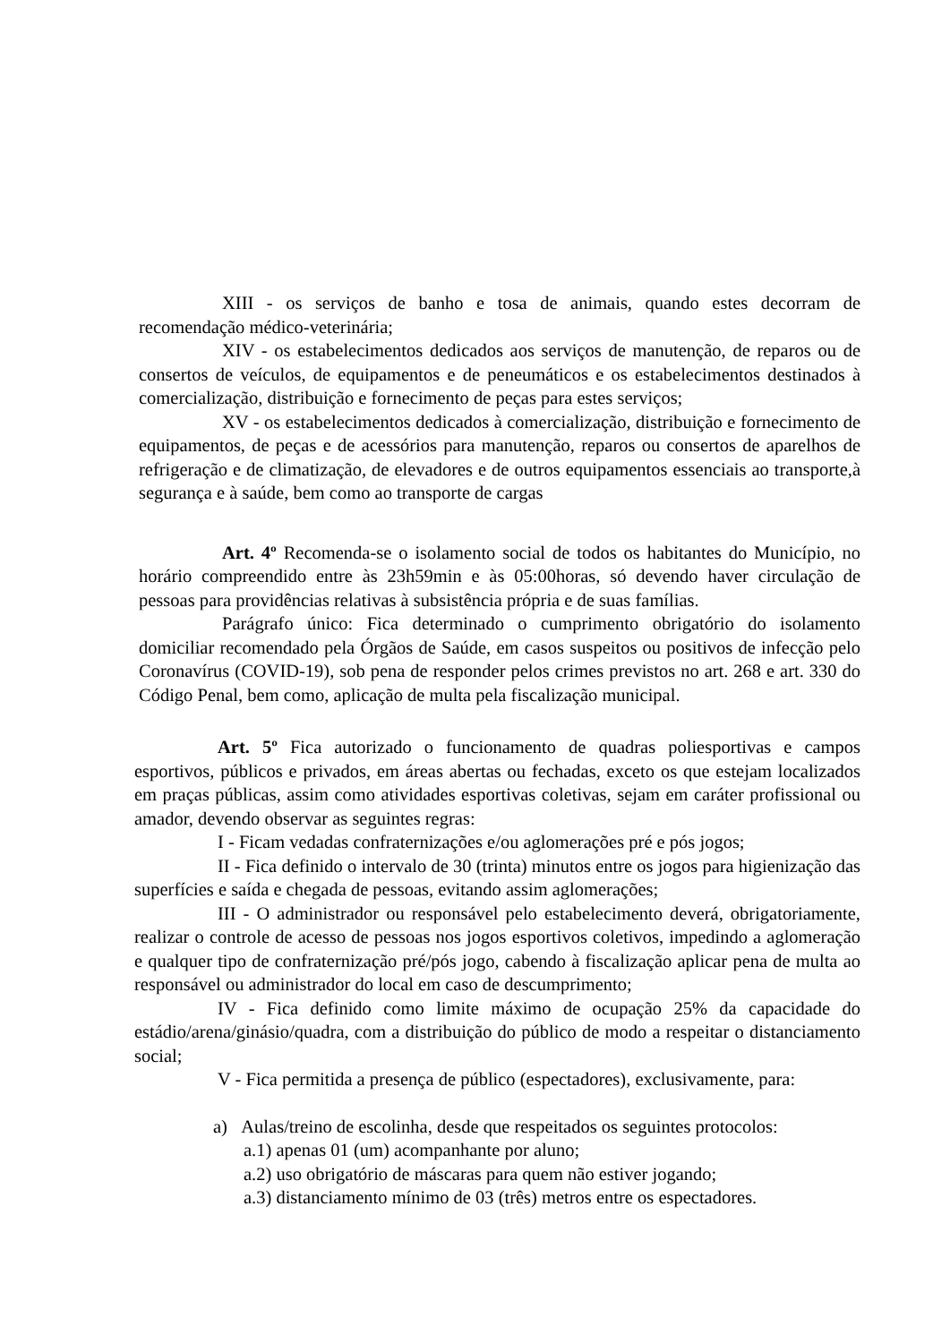XIII - os serviços de banho e tosa de animais, quando estes decorram de recomendação médico-veterinária;
XIV - os estabelecimentos dedicados aos serviços de manutenção, de reparos ou de consertos de veículos, de equipamentos e de peneumáticos e os estabelecimentos destinados à comercialização, distribuição e fornecimento de peças para estes serviços;
XV - os estabelecimentos dedicados à comercialização, distribuição e fornecimento de equipamentos, de peças e de acessórios para manutenção, reparos ou consertos de aparelhos de refrigeração e de climatização, de elevadores e de outros equipamentos essenciais ao transporte,à segurança e à saúde, bem como ao transporte de cargas
Art. 4º Recomenda-se o isolamento social de todos os habitantes do Município, no horário compreendido entre às 23h59min e às 05:00horas, só devendo haver circulação de pessoas para providências relativas à subsistência própria e de suas famílias.
Parágrafo único: Fica determinado o cumprimento obrigatório do isolamento domiciliar recomendado pela Órgãos de Saúde, em casos suspeitos ou positivos de infecção pelo Coronavírus (COVID-19), sob pena de responder pelos crimes previstos no art. 268 e art. 330 do Código Penal, bem como, aplicação de multa pela fiscalização municipal.
Art. 5º Fica autorizado o funcionamento de quadras poliesportivas e campos esportivos, públicos e privados, em áreas abertas ou fechadas, exceto os que estejam localizados em praças públicas, assim como atividades esportivas coletivas, sejam em caráter profissional ou amador, devendo observar as seguintes regras:
I - Ficam vedadas confraternizações e/ou aglomerações pré e pós jogos;
II - Fica definido o intervalo de 30 (trinta) minutos entre os jogos para higienização das superfícies e saída e chegada de pessoas, evitando assim aglomerações;
III - O administrador ou responsável pelo estabelecimento deverá, obrigatoriamente, realizar o controle de acesso de pessoas nos jogos esportivos coletivos, impedindo a aglomeração e qualquer tipo de confraternização pré/pós jogo, cabendo à fiscalização aplicar pena de multa ao responsável ou administrador do local em caso de descumprimento;
IV - Fica definido como limite máximo de ocupação 25% da capacidade do estádio/arena/ginásio/quadra, com a distribuição do público de modo a respeitar o distanciamento social;
V - Fica permitida a presença de público (espectadores), exclusivamente, para:
a) Aulas/treino de escolinha, desde que respeitados os seguintes protocolos:
a.1) apenas 01 (um) acompanhante por aluno;
a.2) uso obrigatório de máscaras para quem não estiver jogando;
a.3) distanciamento mínimo de 03 (três) metros entre os espectadores.